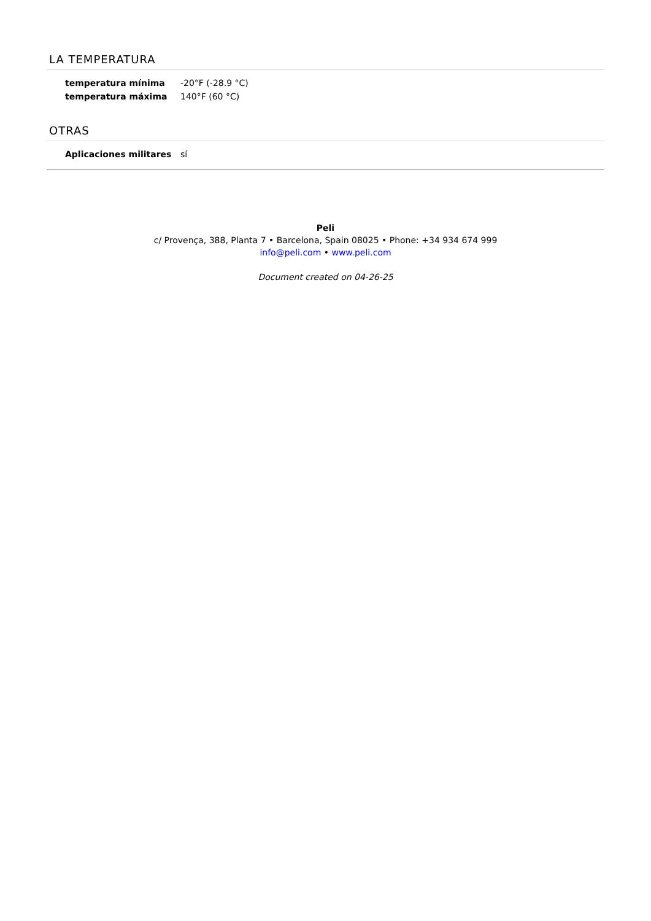LA TEMPERATURA
| temperatura mínima | -20°F (-28.9 °C) |
| temperatura máxima | 140°F (60 °C) |
OTRAS
| Aplicaciones militares | sí |
Peli
c/ Provença, 388, Planta 7 • Barcelona, Spain 08025 • Phone: +34 934 674 999
info@peli.com • www.peli.com
Document created on 04-26-25